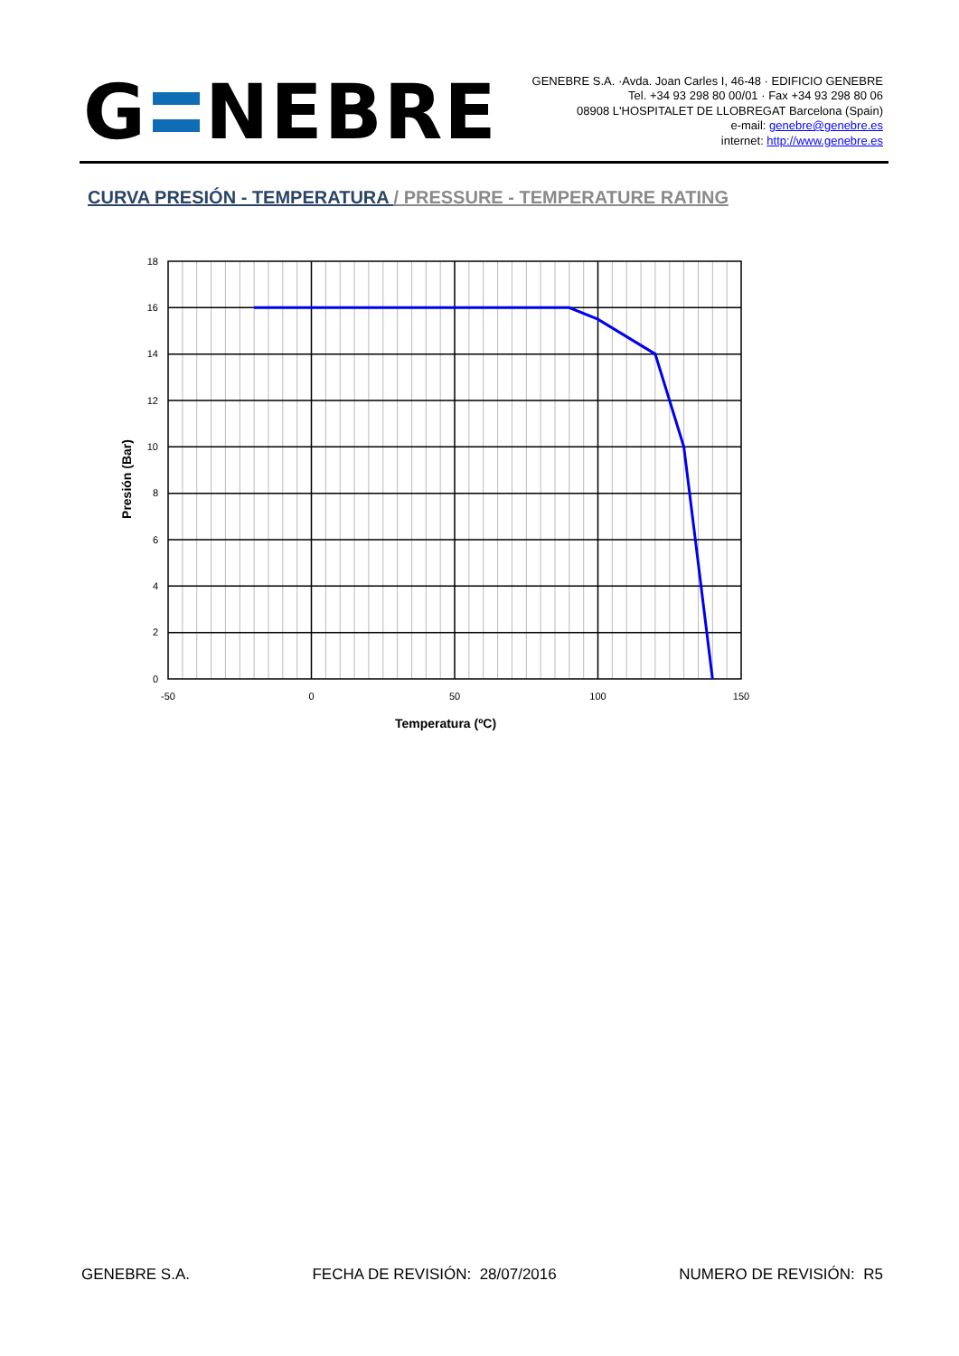G NEBRE
GENEBRE S.A. ·Avda. Joan Carles I, 46-48 · EDIFICIO GENEBRE
Tel. +34 93 298 80 00/01 · Fax +34 93 298 80 06
08908 L'HOSPITALET DE LLOBREGAT Barcelona (Spain)
e-mail: genebre@genebre.es
internet: http://www.genebre.es
CURVA PRESIÓN - TEMPERATURA / PRESSURE - TEMPERATURE RATING
18
16
14
12
10
8
6
4
2
0
-50
0
50
100
150
Temperatura (ºC)
Presión (Bar)
GENEBRE S.A. FECHA DE REVISIÓN: 28/07/2016 NUMERO DE REVISIÓN: R5